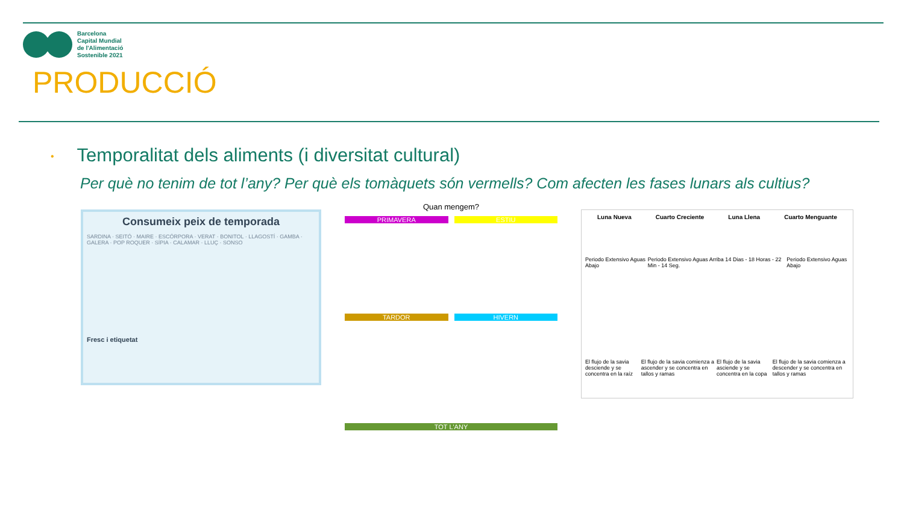Barcelona
Capital Mundial
de l'Alimentació
Sostenible 2021
PRODUCCIÓ
• Temporalitat dels aliments (i diversitat cultural)
Per què no tenim de tot l’any? Per què els tomàquets són vermells? Com afecten les fases lunars als cultius?
Consumeix peix de temporada
SARDINA · SEITÓ · MAIRE · ESCÓRPORA · VERAT · BONITOL · LLAGOSTÍ · GAMBA · GALERA · POP ROQUER · SÍPIA · CALAMAR · LLUÇ · SONSO
Fresc i etiquetat
Quan mengem?
PRIMAVERA ESTIU
TARDOR HIVERN
TOT L'ANY
Luna Nueva Cuarto Creciente Luna Llena Cuarto Menguante
Periodo Extensivo Aguas Abajo Periodo Extensivo Aguas Arriba 14 Dias - 18 Horas - 22 Min - 14 Seg. Periodo Extensivo Aguas Abajo
El flujo de la savia desciende y se concentra en la raíz El flujo de la savia comienza a ascender y se concentra en tallos y ramas El flujo de la savia asciende y se concentra en la copa El flujo de la savia comienza a descender y se concentra en tallos y ramas